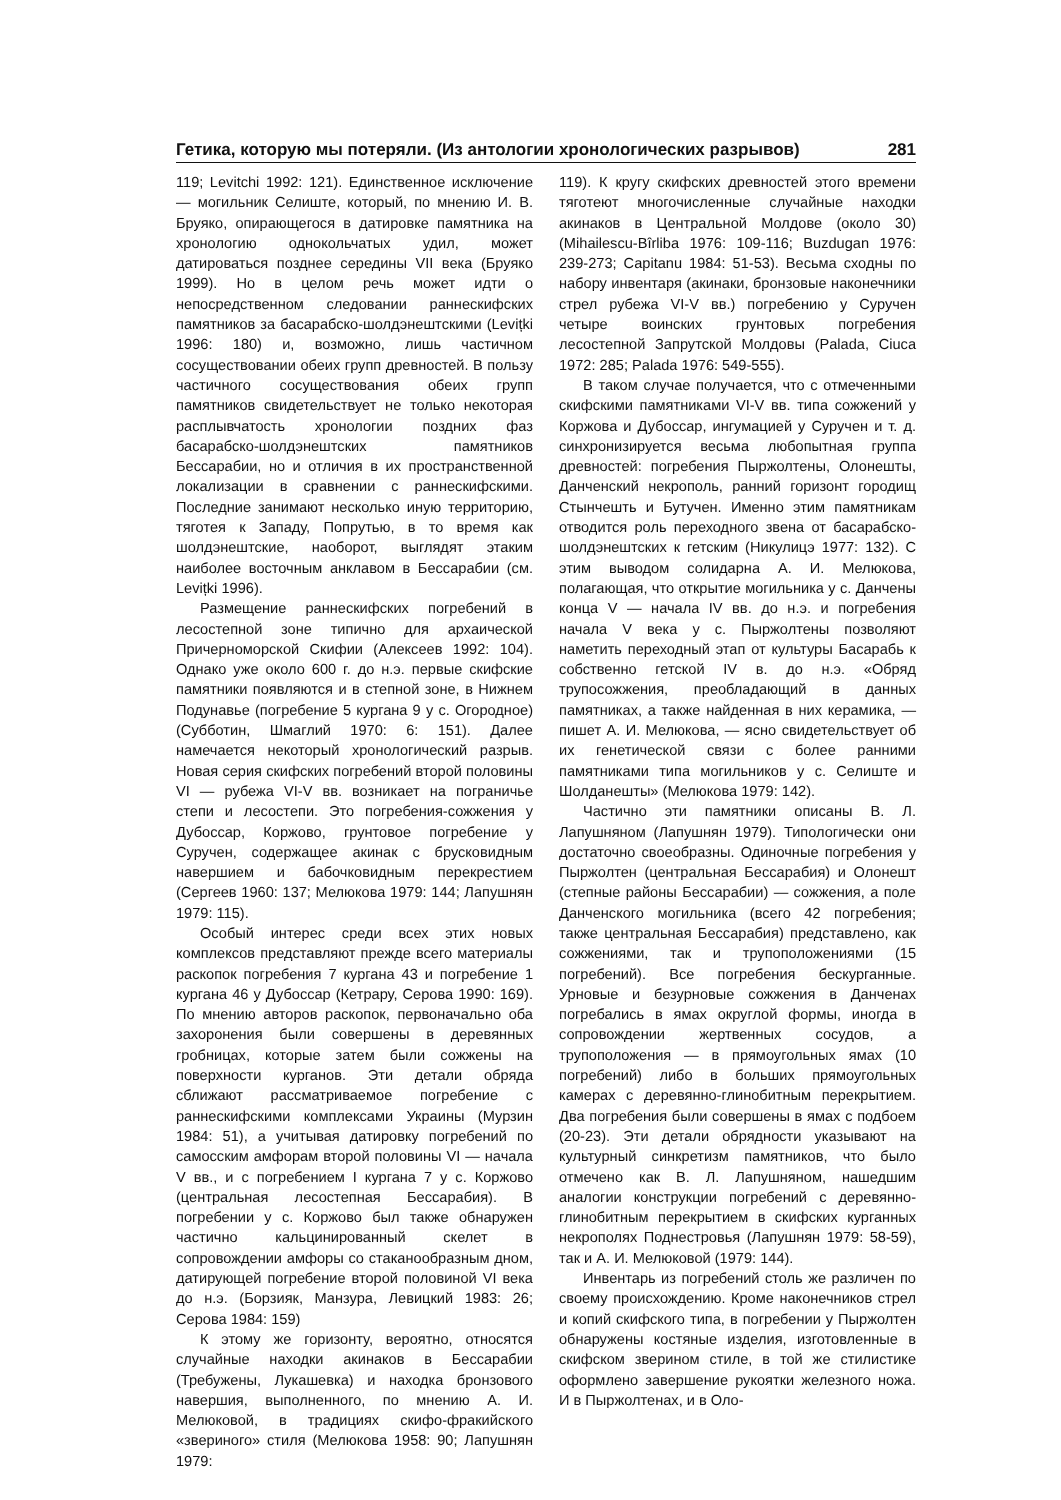Гетика, которую мы потеряли. (Из антологии хронологических разрывов) 281
119; Levitchi 1992: 121). Единственное исключение — могильник Селиште, который, по мнению И. В. Бруяко, опирающегося в датировке памятника на хронологию однокольчатых удил, может датироваться позднее середины VII века (Бруяко 1999). Но в целом речь может идти о непосредственном следовании раннескифских памятников за басарабско-шолдэнештскими (Levițki 1996: 180) и, возможно, лишь частичном сосуществовании обеих групп древностей. В пользу частичного сосуществования обеих групп памятников свидетельствует не только некоторая расплывчатость хронологии поздних фаз басарабско-шолдэнештских памятников Бессарабии, но и отличия в их пространственной локализации в сравнении с раннескифскими. Последние занимают несколько иную территорию, тяготея к Западу, Попрутью, в то время как шолдэнештские, наоборот, выглядят этаким наиболее восточным анклавом в Бессарабии (см. Levițki 1996).
Размещение раннескифских погребений в лесостепной зоне типично для архаической Причерноморской Скифии (Алексеев 1992: 104). Однако уже около 600 г. до н.э. первые скифские памятники появляются и в степной зоне, в Нижнем Подунавье (погребение 5 кургана 9 у с. Огородное) (Субботин, Шмаглий 1970: 6: 151). Далее намечается некоторый хронологический разрыв. Новая серия скифских погребений второй половины VI — рубежа VI-V вв. возникает на пограничье степи и лесостепи. Это погребения-сожжения у Дубоссар, Коржово, грунтовое погребение у Суручен, содержащее акинак с брусковидным навершием и бабочковидным перекрестием (Сергеев 1960: 137; Мелюкова 1979: 144; Лапушнян 1979: 115).
Особый интерес среди всех этих новых комплексов представляют прежде всего материалы раскопок погребения 7 кургана 43 и погребение 1 кургана 46 у Дубоссар (Кетрару, Серова 1990: 169). По мнению авторов раскопок, первоначально оба захоронения были совершены в деревянных гробницах, которые затем были сожжены на поверхности курганов. Эти детали обряда сближают рассматриваемое погребение с раннескифскими комплексами Украины (Мурзин 1984: 51), а учитывая датировку погребений по самосским амфорам второй половины VI — начала V вв., и с погребением I кургана 7 у с. Коржово (центральная лесостепная Бессарабия). В погребении у с. Коржово был также обнаружен частично кальцинированный скелет в сопровождении амфоры со стаканообразным дном, датирующей погребение второй половиной VI века до н.э. (Борзияк, Манзура, Левицкий 1983: 26; Серова 1984: 159)
К этому же горизонту, вероятно, относятся случайные находки акинаков в Бессарабии (Требужены, Лукашевка) и находка бронзового навершия, выполненного, по мнению А. И. Мелюковой, в традициях скифо-фракийского «звериного» стиля (Мелюкова 1958: 90; Лапушнян 1979:
119). К кругу скифских древностей этого времени тяготеют многочисленные случайные находки акинаков в Центральной Молдове (около 30) (Mihailescu-Bîrliba 1976: 109-116; Buzdugan 1976: 239-273; Capitanu 1984: 51-53). Весьма сходны по набору инвентаря (акинаки, бронзовые наконечники стрел рубежа VI-V вв.) погребению у Суручен четыре воинских грунтовых погребения лесостепной Запрутской Молдовы (Palada, Ciuca 1972: 285; Palada 1976: 549-555).
В таком случае получается, что с отмеченными скифскими памятниками VI-V вв. типа сожжений у Коржова и Дубоссар, ингумацией у Суручен и т. д. синхронизируется весьма любопытная группа древностей: погребения Пыржолтены, Олонешты, Данченский некрополь, ранний горизонт городищ Стынчешть и Бутучен. Именно этим памятникам отводится роль переходного звена от басарабско-шолдэнештских к гетским (Никулицэ 1977: 132). С этим выводом солидарна А. И. Мелюкова, полагающая, что открытие могильника у с. Данчены конца V — начала IV вв. до н.э. и погребения начала V века у с. Пыржолтены позволяют наметить переходный этап от культуры Басарабь к собственно гетской IV в. до н.э. «Обряд трупосожжения, преобладающий в данных памятниках, а также найденная в них керамика, — пишет А. И. Мелюкова, — ясно свидетельствует об их генетической связи с более ранними памятниками типа могильников у с. Селиште и Шолданешты» (Мелюкова 1979: 142).
Частично эти памятники описаны В. Л. Лапушняном (Лапушнян 1979). Типологически они достаточно своеобразны. Одиночные погребения у Пыржолтен (центральная Бессарабия) и Олонешт (степные районы Бессарабии) — сожжения, а поле Данченского могильника (всего 42 погребения; также центральная Бессарабия) представлено, как сожжениями, так и трупоположениями (15 погребений). Все погребения бескурганные. Урновые и безурновые сожжения в Данченах погребались в ямах округлой формы, иногда в сопровождении жертвенных сосудов, а трупоположения — в прямоугольных ямах (10 погребений) либо в больших прямоугольных камерах с деревянно-глинобитным перекрытием. Два погребения были совершены в ямах с подбоем (20-23). Эти детали обрядности указывают на культурный синкретизм памятников, что было отмечено как В. Л. Лапушняном, нашедшим аналогии конструкции погребений с деревянно-глинобитным перекрытием в скифских курганных некрополях Поднестровья (Лапушнян 1979: 58-59), так и А. И. Мелюковой (1979: 144).
Инвентарь из погребений столь же различен по своему происхождению. Кроме наконечников стрел и копий скифского типа, в погребении у Пыржолтен обнаружены костяные изделия, изготовленные в скифском зверином стиле, в той же стилистике оформлено завершение рукоятки железного ножа. И в Пыржолтенах, и в Оло-